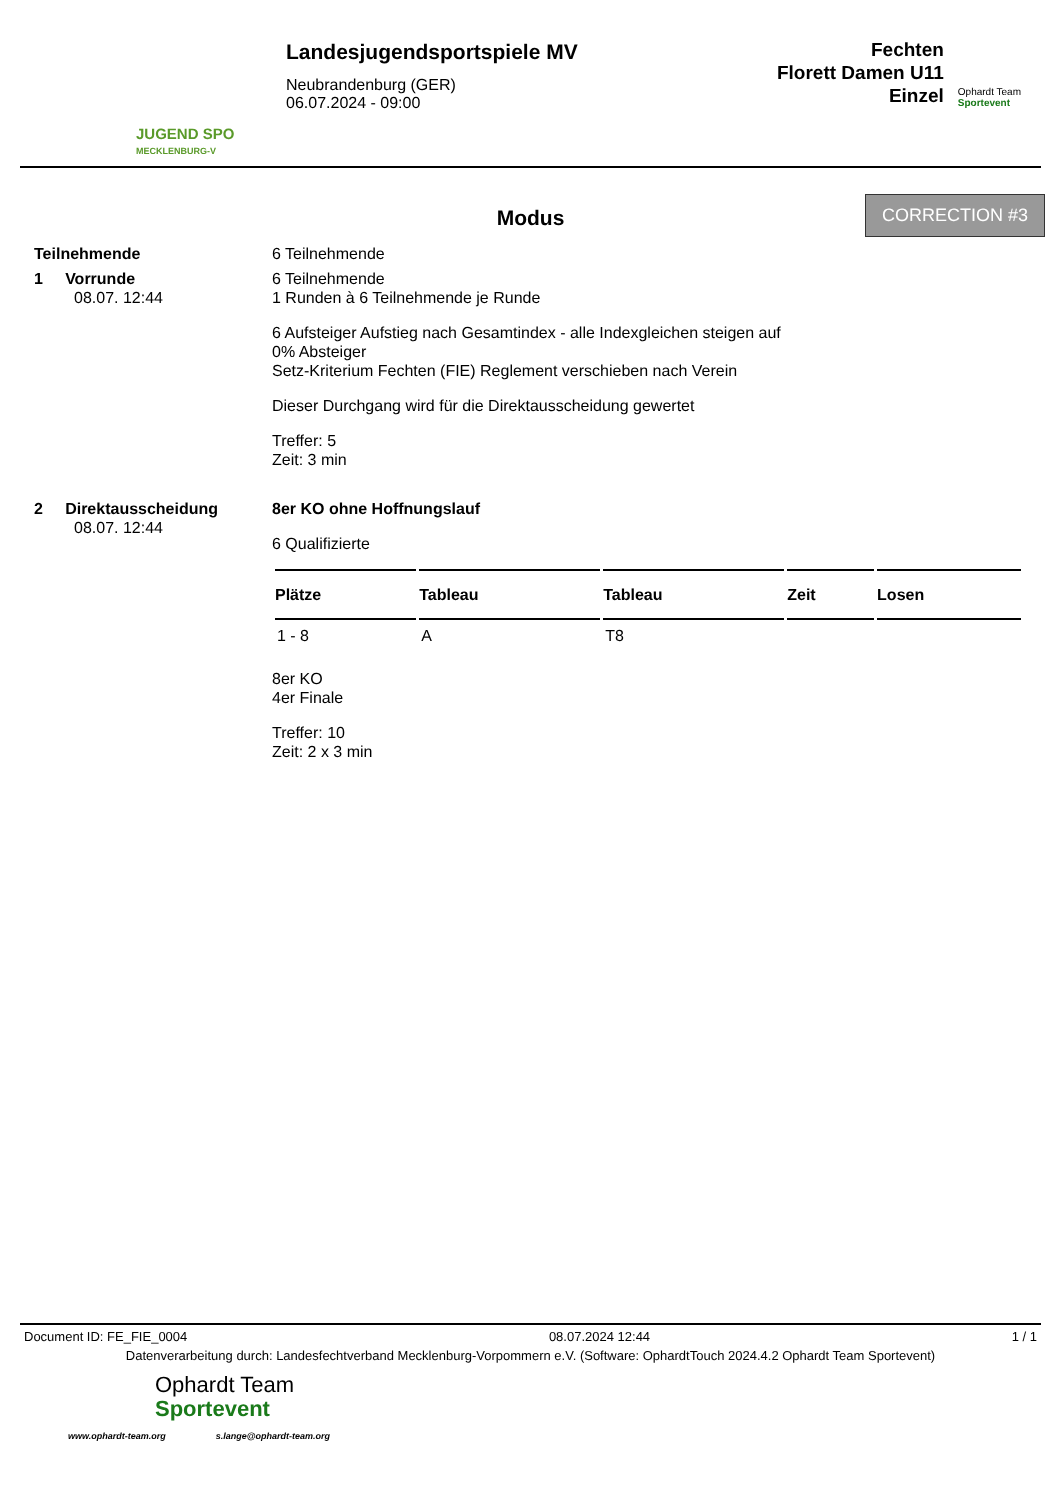JUGEND SPO
MECKLENBURG-V
Landesjugendsportspiele MV
Neubrandenburg (GER)
06.07.2024 - 09:00
Fechten
Florett Damen U11
Einzel
Ophardt Team
Sportevent
Modus
CORRECTION #3
Teilnehmende 6 Teilnehmende
1 Vorrunde
08.07. 12:44
6 Teilnehmende
1 Runden à 6 Teilnehmende je Runde
6 Aufsteiger Aufstieg nach Gesamtindex - alle Indexgleichen steigen auf
0% Absteiger
Setz-Kriterium Fechten (FIE) Reglement verschieben nach Verein
Dieser Durchgang wird für die Direktausscheidung gewertet
Treffer: 5
Zeit: 3 min
2 Direktausscheidung
08.07. 12:44
8er KO ohne Hoffnungslauf
6 Qualifizierte
| Plätze | Tableau | Tableau | Zeit | Losen |
| --- | --- | --- | --- | --- |
| 1 - 8 | A | T8 | | |
8er KO
4er Finale
Treffer: 10
Zeit: 2 x 3 min
Document ID: FE_FIE_0004 08.07.2024 12:44 1 / 1
Datenverarbeitung durch: Landesfechtverband Mecklenburg-Vorpommern e.V. (Software: OphardtTouch 2024.4.2 Ophardt Team Sportevent)
Ophardt Team
Sportevent
www.ophardt-team.org s.lange@ophardt-team.org